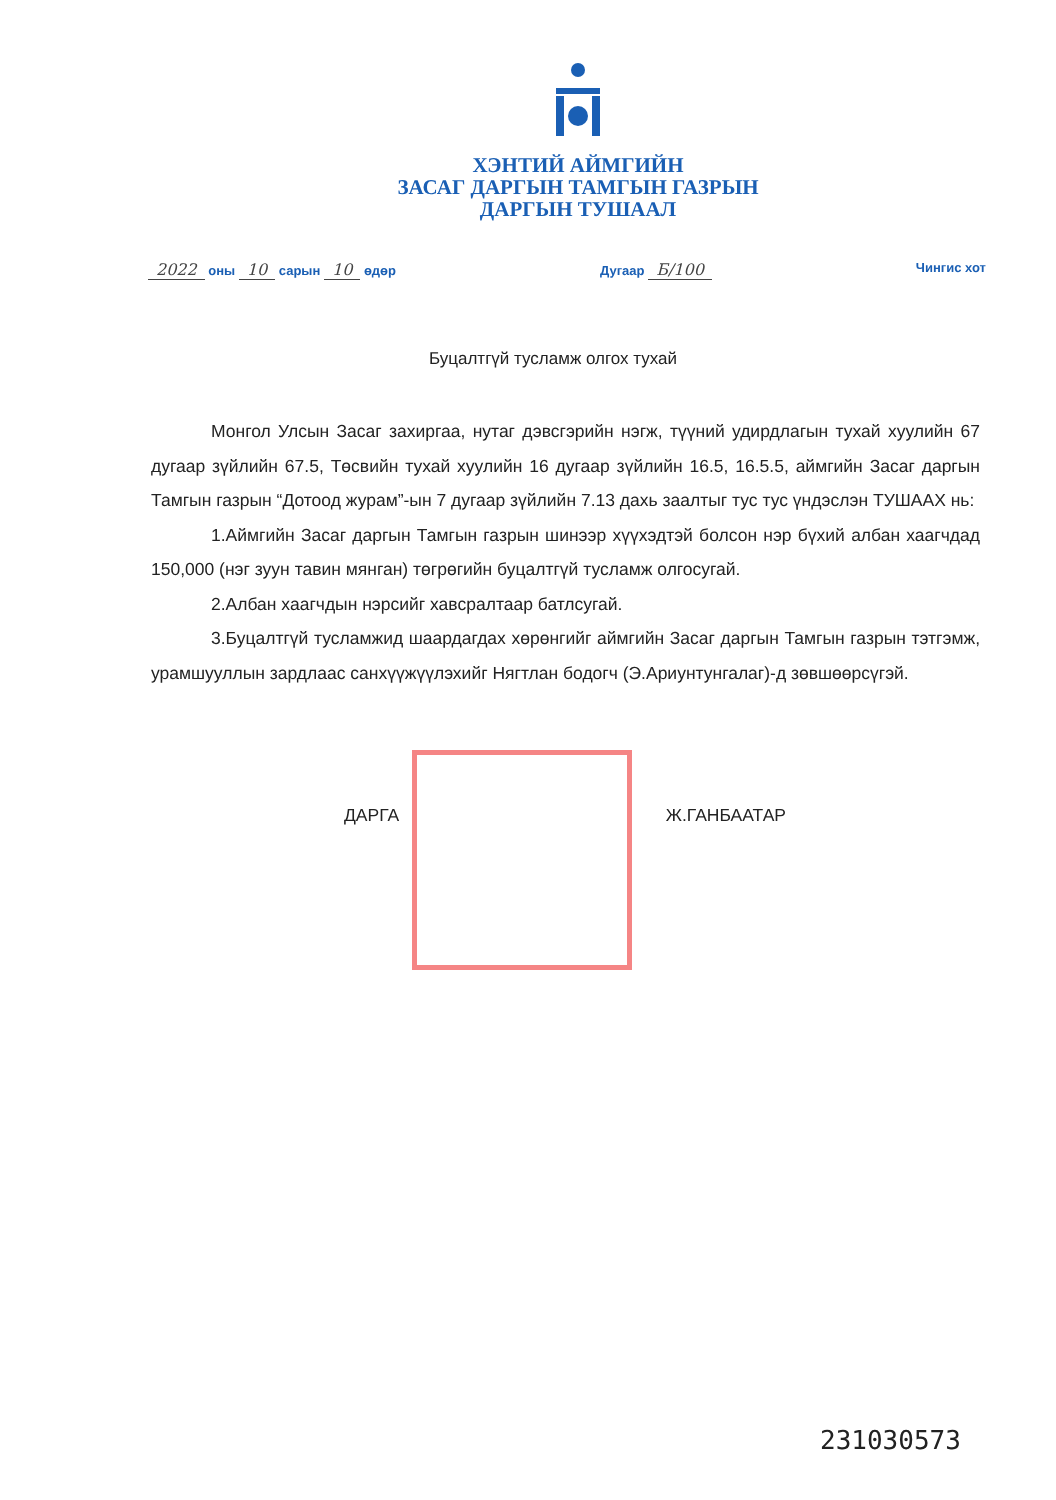ХЭНТИЙ АЙМГИЙН
ЗАСАГ ДАРГЫН ТАМГЫН ГАЗРЫН
ДАРГЫН ТУШААЛ
2022 оны 10 сарын 10 өдөр Дугаар Б/100 Чингис хот
Буцалтгүй тусламж олгох тухай
Монгол Улсын Засаг захиргаа, нутаг дэвсгэрийн нэгж, түүний удирдлагын тухай хуулийн 67 дугаар зүйлийн 67.5, Төсвийн тухай хуулийн 16 дугаар зүйлийн 16.5, 16.5.5, аймгийн Засаг даргын Тамгын газрын “Дотоод журам”-ын 7 дугаар зүйлийн 7.13 дахь заалтыг тус тус үндэслэн ТУШААХ нь:
1.Аймгийн Засаг даргын Тамгын газрын шинээр хүүхэдтэй болсон нэр бүхий албан хаагчдад 150,000 (нэг зуун тавин мянган) төгрөгийн буцалтгүй тусламж олгосугай.
2.Албан хаагчдын нэрсийг хавсралтаар батлсугай.
3.Буцалтгүй тусламжид шаардагдах хөрөнгийг аймгийн Засаг даргын Тамгын газрын тэтгэмж, урамшууллын зардлаас санхүүжүүлэхийг Нягтлан бодогч (Э.Ариунтунгалаг)-д зөвшөөрсүгэй.
ДАРГА Ж.ГАНБААТАР
23103057З